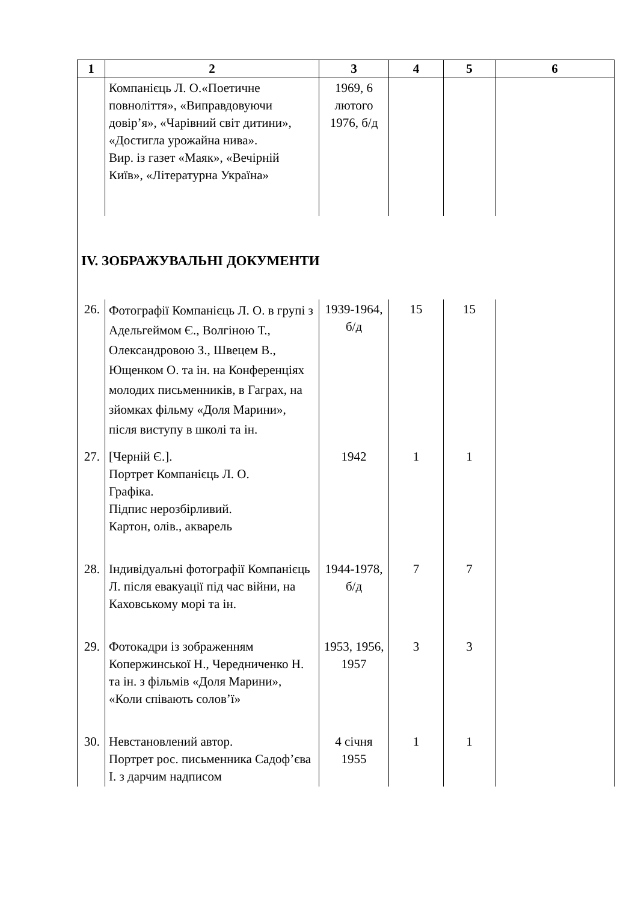| 1 | 2 | 3 | 4 | 5 | 6 |
| --- | --- | --- | --- | --- | --- |
| | Компанієць Л. О.«Поетичне повноліття», «Виправдовуючи довір’я», «Чарівний світ дитини», «Достигла урожайна нива». Вир. із газет «Маяк», «Вечірній Київ», «Літературна Україна» | 1969, 6 лютого 1976, б/д | | | |
| IV. ЗОБРАЖУВАЛЬНІ ДОКУМЕНТИ | | | | | |
| 26. | Фотографії Компанієць Л. О. в групі з Адельгеймом Є., Волгіною Т., Олександровою З., Швецем В., Ющенком О. та ін. на Конференціях молодих письменників, в Гаграх, на зйомках фільму «Доля Марини», після виступу в школі та ін. | 1939-1964, б/д | 15 | 15 | |
| 27. | [Черній Є.]. Портрет Компанієць Л. О. Графіка. Підпис нерозбірливий. Картон, олів., акварель | 1942 | 1 | 1 | |
| 28. | Індивідуальні фотографії Компанієць Л. після евакуації під час війни, на Каховському морі та ін. | 1944-1978, б/д | 7 | 7 | |
| 29. | Фотокадри із зображенням Копержинської Н., Чередниченко Н. та ін. з фільмів «Доля Марини», «Коли співають солов’ї» | 1953, 1956, 1957 | 3 | 3 | |
| 30. | Невстановлений автор. Портрет рос. письменника Садоф’єва І. з дарчим надписом | 4 січня 1955 | 1 | 1 | |